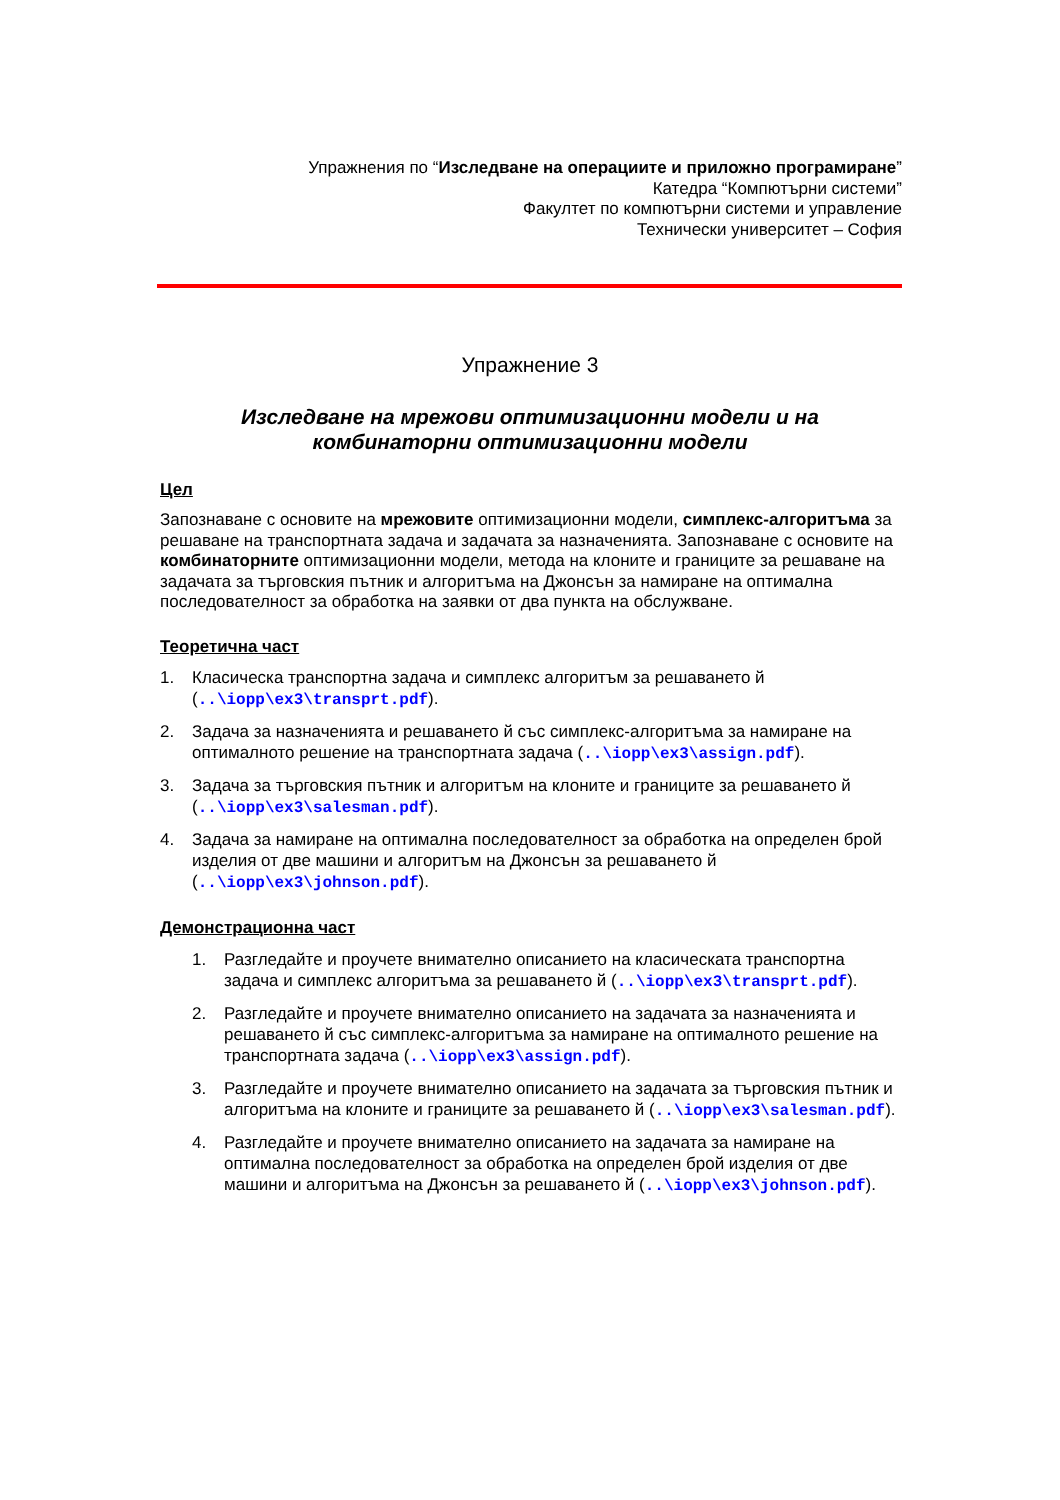Упражнения по “Изследване на операциите и приложно програмиране”
Катедра “Компютърни системи”
Факултет по компютърни системи и управление
Технически университет – София
Упражнение 3
Изследване на мрежови оптимизационни модели и на
комбинаторни оптимизационни модели
Цел
Запознаване с основите на мрежовите оптимизационни модели, симплекс-алгоритъма за решаване на транспортната задача и задачата за назначенията. Запознаване с основите на комбинаторните оптимизационни модели, метода на клоните и границите за решаване на задачата за търговския пътник и алгоритъма на Джонсън за намиране на оптимална последователност за обработка на заявки от два пункта на обслужване.
Теоретична част
1. Класическа транспортна задача и симплекс алгоритъм за решаването й (..\iopp\ex3\transprt.pdf).
2. Задача за назначенията и решаването й със симплекс-алгоритъма за намиране на оптималното решение на транспортната задача (..\iopp\ex3\assign.pdf).
3. Задача за търговския пътник и алгоритъм на клоните и границите за решаването й (..\iopp\ex3\salesman.pdf).
4. Задача за намиране на оптимална последователност за обработка на определен брой изделия от две машини и алгоритъм на Джонсън за решаването й (..\iopp\ex3\johnson.pdf).
Демонстрационна част
1. Разгледайте и проучете внимателно описанието на класическата транспортна задача и симплекс алгоритъма за решаването й (..\iopp\ex3\transprt.pdf).
2. Разгледайте и проучете внимателно описанието на задачата за назначенията и решаването й със симплекс-алгоритъма за намиране на оптималното решение на транспортната задача (..\iopp\ex3\assign.pdf).
3. Разгледайте и проучете внимателно описанието на задачата за търговския пътник и алгоритъма на клоните и границите за решаването й (..\iopp\ex3\salesman.pdf).
4. Разгледайте и проучете внимателно описанието на задачата за намиране на оптимална последователност за обработка на определен брой изделия от две машини и алгоритъма на Джонсън за решаването й (..\iopp\ex3\johnson.pdf).